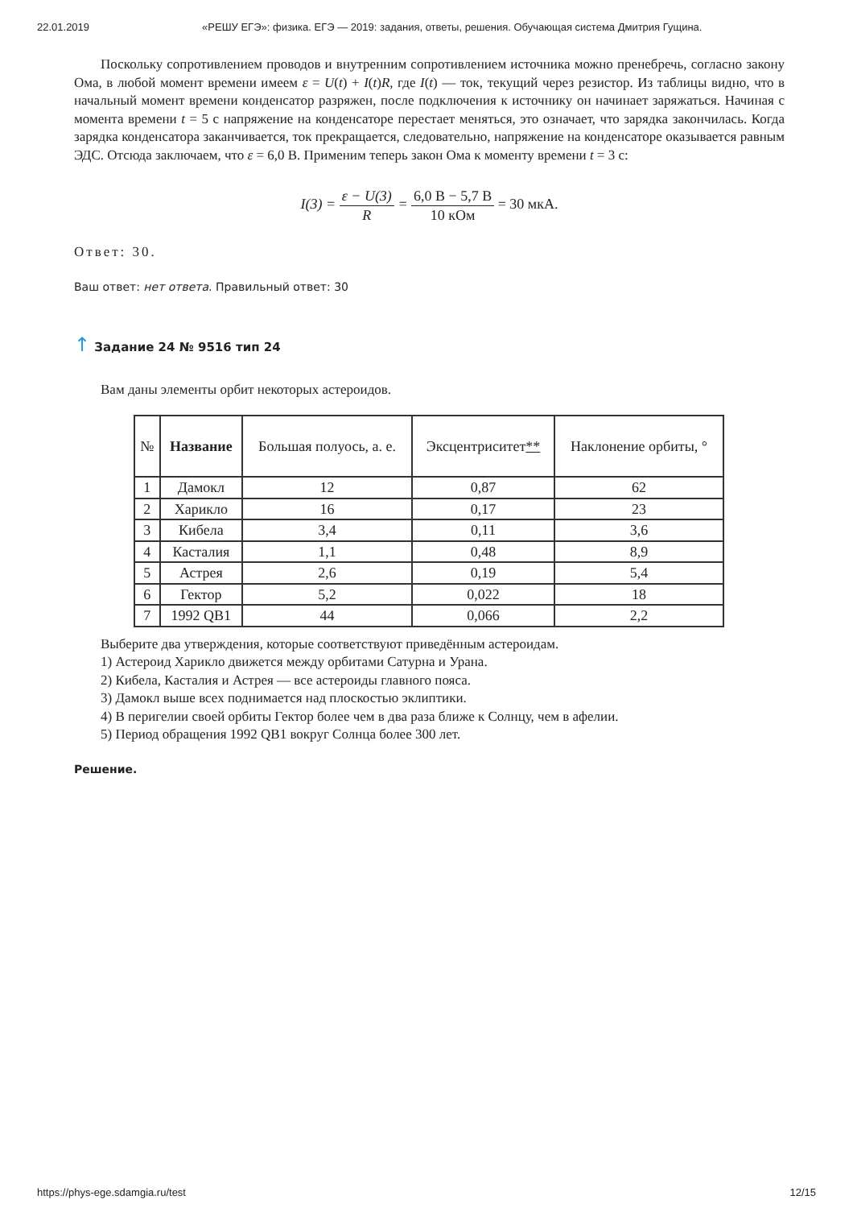22.01.2019 «РЕШУ ЕГЭ»: физика. ЕГЭ — 2019: задания, ответы, решения. Обучающая система Дмитрия Гущина.
Поскольку сопротивлением проводов и внутренним сопротивлением источника можно пренебречь, согласно закону Ома, в любой момент времени имеем ε = U(t) + I(t)R, где I(t) — ток, текущий через резистор. Из таблицы видно, что в начальный момент времени конденсатор разряжен, после подключения к источнику он начинает заряжаться. Начиная с момента времени t = 5 с напряжение на конденсаторе перестает меняться, это означает, что зарядка закончилась. Когда зарядка конденсатора заканчивается, ток прекращается, следовательно, напряжение на конденсаторе оказывается равным ЭДС. Отсюда заключаем, что ε = 6,0 В. Применим теперь закон Ома к моменту времени t = 3 с:
I(3) = ε − U(3) R = 6,0 В − 5,7 В 10 кОм = 30 мкА.
Ответ: 30.
Ваш ответ: нет ответа. Правильный ответ: 30
↑ Задание 24 № 9516 тип 24
Вам даны элементы орбит некоторых астероидов.
| № | Название | Большая полуось, а. е. | Эксцентриситет ** | Наклонение орбиты, ° |
| --- | --- | --- | --- | --- |
| 1 | Дамокл | 12 | 0,87 | 62 |
| 2 | Харикло | 16 | 0,17 | 23 |
| 3 | Кибела | 3,4 | 0,11 | 3,6 |
| 4 | Касталия | 1,1 | 0,48 | 8,9 |
| 5 | Астрея | 2,6 | 0,19 | 5,4 |
| 6 | Гектор | 5,2 | 0,022 | 18 |
| 7 | 1992 QB1 | 44 | 0,066 | 2,2 |
Выберите два утверждения, которые соответствуют приведённым астероидам.
1) Астероид Харикло движется между орбитами Сатурна и Урана.
2) Кибела, Касталия и Астрея — все астероиды главного пояса.
3) Дамокл выше всех поднимается над плоскостью эклиптики.
4) В перигелии своей орбиты Гектор более чем в два раза ближе к Солнцу, чем в афелии.
5) Период обращения 1992 QB1 вокруг Солнца более 300 лет.
Решение.
https://phys-ege.sdamgia.ru/test 12/15